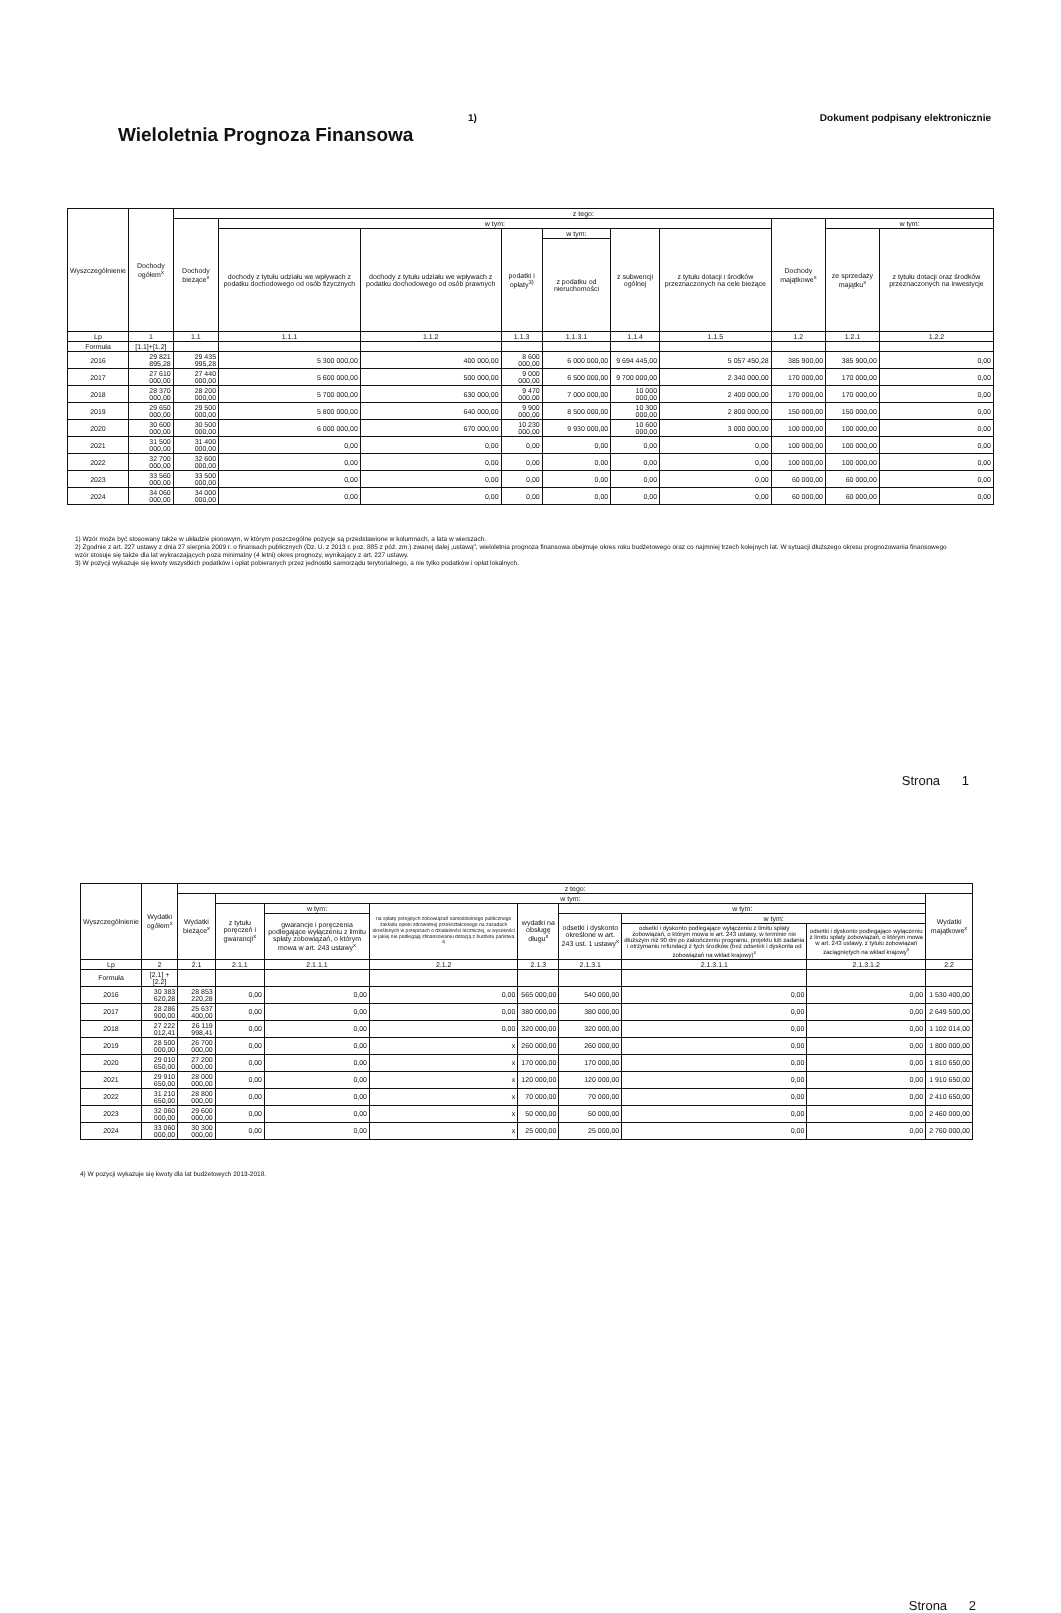Wieloletnia Prognoza Finansowa
1) Dokument podpisany elektronicznie
| Wyszczególnienie | Dochody ogółem<sup>x</sup> | z tego: | | | | | | | | | |
| --- | --- | --- | --- | --- | --- | --- | --- | --- | --- | --- | --- |
| | | Dochody bieżące<sup>x</sup> | w tym: | | | | | | Dochody majątkowe<sup>x</sup> | w tym: | |
| | | | dochody z tytułu udziału we wpływach z podatku dochodowego od osób fizycznych | dochody z tytułu udziału we wpływach z podatku dochodowego od osób prawnych | podatki i opłaty<sup>3)</sup> | w tym: | z subwencji ogólnej | z tytułu dotacji i środków przeznaczonych na cele bieżące | | ze sprzedaży majątku<sup>x</sup> | z tytułu dotacji oraz środków przeznaczonych na inwestycje |
| | | | | | | z podatku od nieruchomości | | | | | |
| Lp | 1 | 1.1 | 1.1.1 | 1.1.2 | 1.1.3 | 1.1.3.1 | 1.1.4 | 1.1.5 | 1.2 | 1.2.1 | 1.2.2 |
| Formuła | [1.1]+[1.2] | | | | | | | | | | |
| 2016 | 29 821 895,28 | 29 435 995,28 | 5 300 000,00 | 400 000,00 | 8 600 000,00 | 6 000 000,00 | 9 694 445,00 | 5 057 450,28 | 385 900,00 | 385 900,00 | 0,00 |
| 2017 | 27 610 000,00 | 27 440 000,00 | 5 600 000,00 | 500 000,00 | 9 000 000,00 | 6 500 000,00 | 9 700 000,00 | 2 340 000,00 | 170 000,00 | 170 000,00 | 0,00 |
| 2018 | 28 370 000,00 | 28 200 000,00 | 5 700 000,00 | 630 000,00 | 9 470 000,00 | 7 000 000,00 | 10 000 000,00 | 2 400 000,00 | 170 000,00 | 170 000,00 | 0,00 |
| 2019 | 29 650 000,00 | 29 500 000,00 | 5 800 000,00 | 640 000,00 | 9 900 000,00 | 8 500 000,00 | 10 300 000,00 | 2 800 000,00 | 150 000,00 | 150 000,00 | 0,00 |
| 2020 | 30 600 000,00 | 30 500 000,00 | 6 000 000,00 | 670 000,00 | 10 230 000,00 | 9 930 000,00 | 10 600 000,00 | 3 000 000,00 | 100 000,00 | 100 000,00 | 0,00 |
| 2021 | 31 500 000,00 | 31 400 000,00 | 0,00 | 0,00 | 0,00 | 0,00 | 0,00 | 0,00 | 100 000,00 | 100 000,00 | 0,00 |
| 2022 | 32 700 000,00 | 32 600 000,00 | 0,00 | 0,00 | 0,00 | 0,00 | 0,00 | 0,00 | 100 000,00 | 100 000,00 | 0,00 |
| 2023 | 33 560 000,00 | 33 500 000,00 | 0,00 | 0,00 | 0,00 | 0,00 | 0,00 | 0,00 | 60 000,00 | 60 000,00 | 0,00 |
| 2024 | 34 060 000,00 | 34 000 000,00 | 0,00 | 0,00 | 0,00 | 0,00 | 0,00 | 0,00 | 60 000,00 | 60 000,00 | 0,00 |
1) Wzór może być stosowany także w układzie pionowym, w którym poszczególne pozycje są przedstawione w kolumnach, a lata w wierszach.
2) Zgodnie z art. 227 ustawy z dnia 27 sierpnia 2009 r. o finansach publicznych (Dz. U. z 2013 r. poz. 885 z póź. zm.) zwanej dalej „ustawą", wieloletnia prognoza finansowa obejmuje okres roku budżetowego oraz co najmniej trzech kolejnych lat. W sytuacji dłuższego okresu prognozowania finansowego wzór stosuje się także dla lat wykraczających poza minimalny (4 letni) okres prognozy, wynikający z art. 227 ustawy.
3) W pozycji wykazuje się kwoty wszystkich podatków i opłat pobieranych przez jednostki samorządu terytorialnego, a nie tylko podatków i opłat lokalnych.
Strona 1
| Wyszczególnienie | Wydatki ogółem<sup>x</sup> | z tego: | | | | | | | | |
| --- | --- | --- | --- | --- | --- | --- | --- | --- | --- | --- |
| | | Wydatki bieżące<sup>x</sup> | w tym: | | | | | | | Wydatki majątkowe<sup>x</sup> |
| | | | z tytułu poręczeń i gwarancji<sup>x</sup> | w tym: | na spłatę przejętych zobowiązań samodzielnego publicznego zakładu opieki zdrowotnej przekształconego na zasadach określonych w przepisach o działalności leczniczej, w wysokości w jakiej nie podlegają sfinansowaniu dotacją z budżetu państwa <sup>4)</sup> | wydatki na obsługę długu<sup>x</sup> | w tym: | | | |
| | | | | gwarancje i poręczenia podlegające wyłączeniu z limitu spłaty zobowiązań, o którym mowa w art. 243 ustawy<sup>x</sup> | | | odsetki i dyskonto określone w art. 243 ust. 1 ustawy<sup>x</sup> | w tym: | | |
| | | | | | | | | odsetki i dyskonto podlegające wyłączeniu z limitu spłaty zobowiązań, o którym mowa w art. 243 ustawy, w terminie nie dłuższym niż 90 dni po zakończeniu programu, projektu lub zadania i otrzymaniu refundacji z tych środków (bez odsetek i dyskonta od zobowiązań na wkład krajowy)<sup>x</sup> | odsetki i dyskonto podlegające wyłączeniu z limitu spłaty zobowiązań, o którym mowa w art. 243 ustawy, z tytułu zobowiązań zaciągniętych na wkład krajowy<sup>x</sup> | |
| Lp | 2 | 2.1 | 2.1.1 | 2.1.1.1 | 2.1.2 | 2.1.3 | 2.1.3.1 | 2.1.3.1.1 | 2.1.3.1.2 | 2.2 |
| Formuła | [2.1] + [2.2] | | | | | | | | | |
| 2016 | 30 383 620,28 | 28 853 220,28 | 0,00 | 0,00 | 0,00 | 565 000,00 | 540 000,00 | 0,00 | 0,00 | 1 530 400,00 |
| 2017 | 28 286 900,00 | 25 637 400,00 | 0,00 | 0,00 | 0,00 | 380 000,00 | 380 000,00 | 0,00 | 0,00 | 2 649 500,00 |
| 2018 | 27 222 012,41 | 26 119 998,41 | 0,00 | 0,00 | 0,00 | 320 000,00 | 320 000,00 | 0,00 | 0,00 | 1 102 014,00 |
| 2019 | 28 500 000,00 | 26 700 000,00 | 0,00 | 0,00 | x | 260 000,00 | 260 000,00 | 0,00 | 0,00 | 1 800 000,00 |
| 2020 | 29 010 650,00 | 27 200 000,00 | 0,00 | 0,00 | x | 170 000,00 | 170 000,00 | 0,00 | 0,00 | 1 810 650,00 |
| 2021 | 29 910 650,00 | 28 000 000,00 | 0,00 | 0,00 | x | 120 000,00 | 120 000,00 | 0,00 | 0,00 | 1 910 650,00 |
| 2022 | 31 210 650,00 | 28 800 000,00 | 0,00 | 0,00 | x | 70 000,00 | 70 000,00 | 0,00 | 0,00 | 2 410 650,00 |
| 2023 | 32 060 000,00 | 29 600 000,00 | 0,00 | 0,00 | x | 50 000,00 | 50 000,00 | 0,00 | 0,00 | 2 460 000,00 |
| 2024 | 33 060 000,00 | 30 300 000,00 | 0,00 | 0,00 | x | 25 000,00 | 25 000,00 | 0,00 | 0,00 | 2 760 000,00 |
4) W pozycji wykazuje się kwoty dla lat budżetowych 2013-2018.
Strona 2